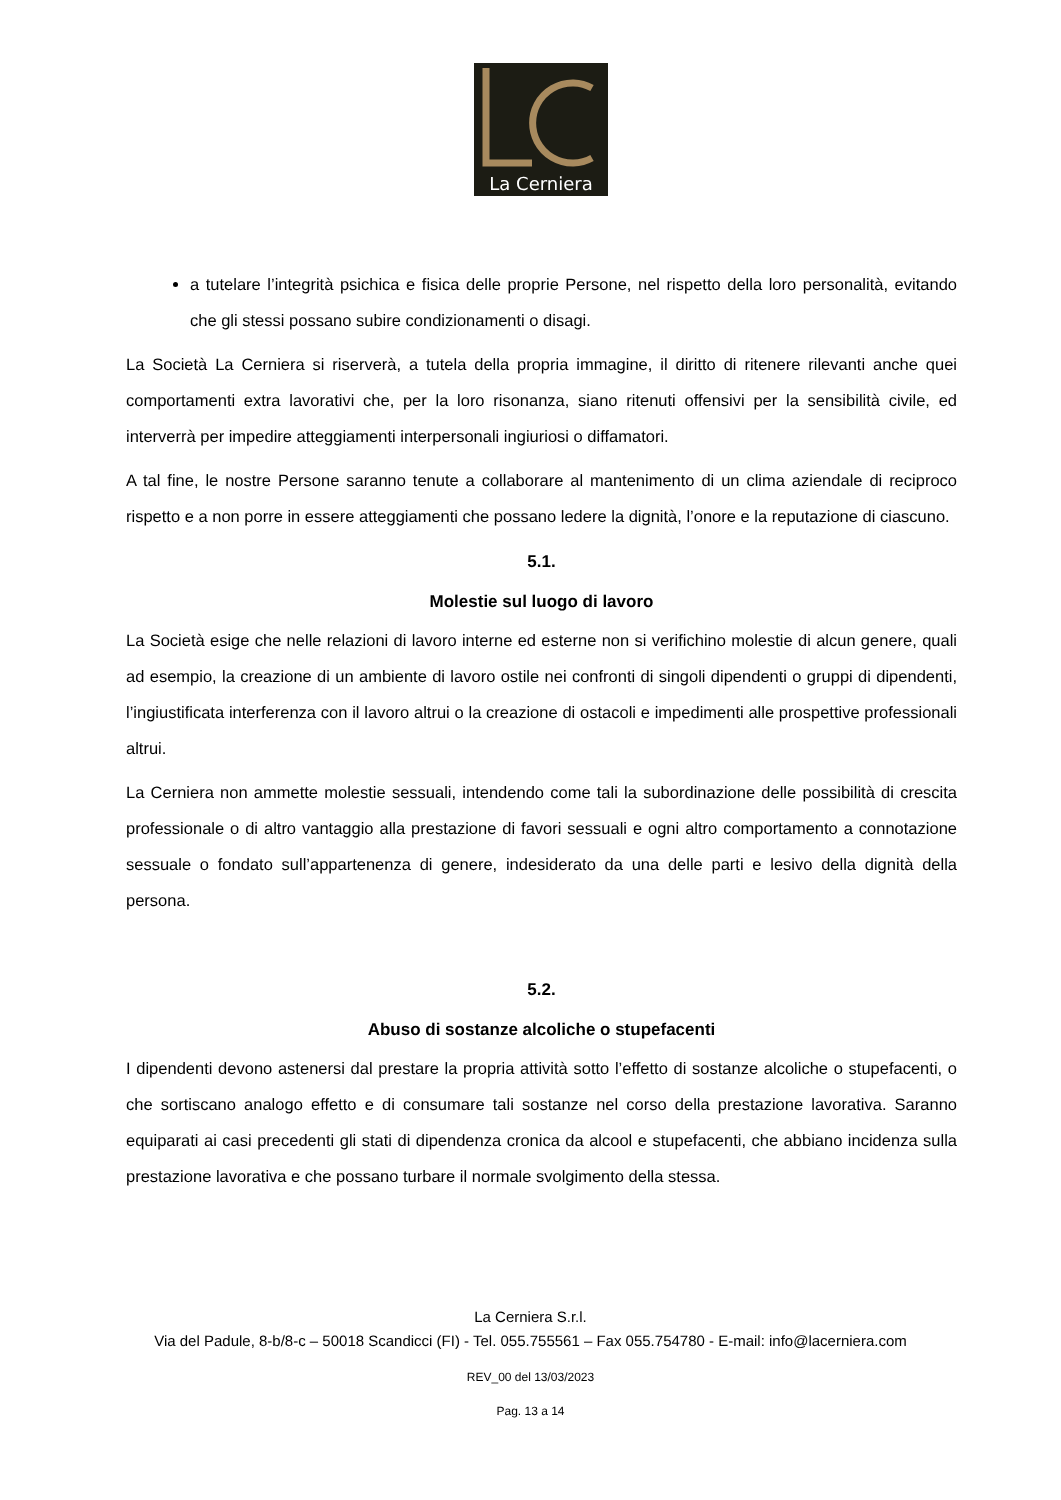La Cerniera
a tutelare l’integrità psichica e fisica delle proprie Persone, nel rispetto della loro personalità, evitando che gli stessi possano subire condizionamenti o disagi.
La Società La Cerniera si riserverà, a tutela della propria immagine, il diritto di ritenere rilevanti anche quei comportamenti extra lavorativi che, per la loro risonanza, siano ritenuti offensivi per la sensibilità civile, ed interverrà per impedire atteggiamenti interpersonali ingiuriosi o diffamatori.
A tal fine, le nostre Persone saranno tenute a collaborare al mantenimento di un clima aziendale di reciproco rispetto e a non porre in essere atteggiamenti che possano ledere la dignità, l’onore e la reputazione di ciascuno.
5.1.
Molestie sul luogo di lavoro
La Società esige che nelle relazioni di lavoro interne ed esterne non si verifichino molestie di alcun genere, quali ad esempio, la creazione di un ambiente di lavoro ostile nei confronti di singoli dipendenti o gruppi di dipendenti, l’ingiustificata interferenza con il lavoro altrui o la creazione di ostacoli e impedimenti alle prospettive professionali altrui.
La Cerniera non ammette molestie sessuali, intendendo come tali la subordinazione delle possibilità di crescita professionale o di altro vantaggio alla prestazione di favori sessuali e ogni altro comportamento a connotazione sessuale o fondato sull’appartenenza di genere, indesiderato da una delle parti e lesivo della dignità della persona.
5.2.
Abuso di sostanze alcoliche o stupefacenti
I dipendenti devono astenersi dal prestare la propria attività sotto l’effetto di sostanze alcoliche o stupefacenti, o che sortiscano analogo effetto e di consumare tali sostanze nel corso della prestazione lavorativa. Saranno equiparati ai casi precedenti gli stati di dipendenza cronica da alcool e stupefacenti, che abbiano incidenza sulla prestazione lavorativa e che possano turbare il normale svolgimento della stessa.
La Cerniera S.r.l.
Via del Padule, 8-b/8-c – 50018 Scandicci (FI) - Tel. 055.755561 – Fax 055.754780 - E-mail: info@lacerniera.com
REV_00 del 13/03/2023
Pag. 13 a 14